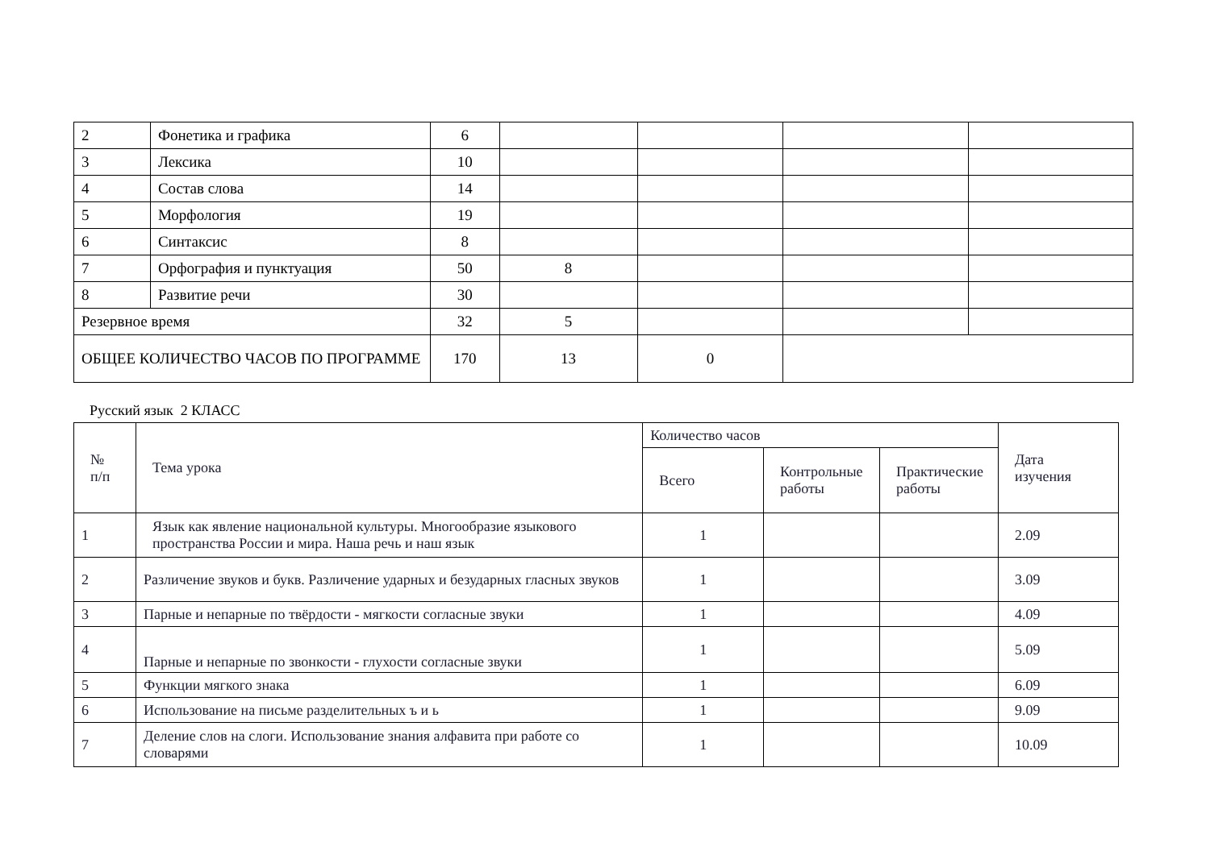| 2 | Фонетика и графика | 6 | | | | |
| 3 | Лексика | 10 | | | | |
| 4 | Состав слова | 14 | | | | |
| 5 | Морфология | 19 | | | | |
| 6 | Синтаксис | 8 | | | | |
| 7 | Орфография и пунктуация | 50 | 8 | | | |
| 8 | Развитие речи | 30 | | | | |
| Резервное время | | 32 | 5 | | | |
| ОБЩЕЕ КОЛИЧЕСТВО ЧАСОВ ПО ПРОГРАММЕ | | 170 | 13 | 0 | | |
Русский язык 2 КЛАСС
| № п/п | Тема урока | Количество часов | | | Дата изучения |
| --- | --- | --- | --- | --- | --- |
| | | Всего | Контрольные работы | Практические работы | |
| 1 | Язык как явление национальной культуры. Многообразие языкового пространства России и мира. Наша речь и наш язык | 1 | | | 2.09 |
| 2 | Различение звуков и букв. Различение ударных и безударных гласных звуков | 1 | | | 3.09 |
| 3 | Парные и непарные по твёрдости - мягкости согласные звуки | 1 | | | 4.09 |
| 4 | Парные и непарные по звонкости - глухости согласные звуки | 1 | | | 5.09 |
| 5 | Функции мягкого знака | 1 | | | 6.09 |
| 6 | Использование на письме разделительных ъ и ь | 1 | | | 9.09 |
| 7 | Деление слов на слоги. Использование знания алфавита при работе со словарями | 1 | | | 10.09 |